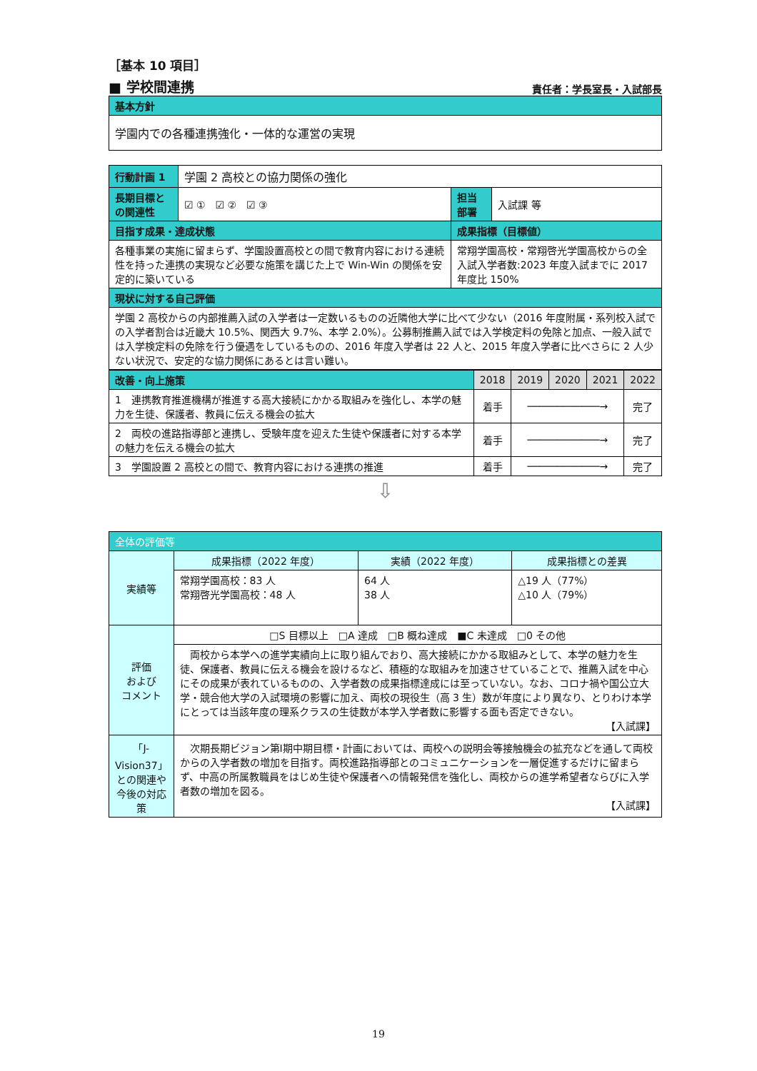［基本 10 項目］
■ 学校間連携 責任者：学長室長・入試部長
| 基本方針 |
| 学園内での各種連携強化・一体的な運営の実現 |
| 行動計画 1 | 学園 2 高校との協力関係の強化 | | | |
| 長期目標との関連性 | ☑ ① ☑ ② ☑ ③ | | 担当部署 | 入試課 等 |
| 目指す成果・達成状態 | | 成果指標（目標値） | | |
| 各種事業の実施に留まらず、学園設置高校との間で教育内容における連続性を持った連携の実現など必要な施策を講じた上で Win-Win の関係を安定的に築いている | | 常翔学園高校・常翔啓光学園高校からの全入試入学者数:2023 年度入試までに 2017 年度比 150% | | |
| 現状に対する自己評価 | | | | |
| 学園 2 高校からの内部推薦入試の入学者は一定数いるものの近隣他大学に比べて少ない（2016 年度附属・系列校入試での入学者割合は近畿大 10.5%、関西大 9.7%、本学 2.0%）。公募制推薦入試では入学検定料の免除と加点、一般入試では入学検定料の免除を行う優遇をしているものの、2016 年度入学者は 22 人と、2015 年度入学者に比べさらに 2 人少ない状況で、安定的な協力関係にあるとは言い難い。 | | | | |
| 改善・向上施策 | 2018 | 2019 | 2020 | 2021 | 2022 |
| --- | --- | --- | --- | --- | --- |
| 1 連携教育推進機構が推進する高大接続にかかる取組みを強化し、本学の魅力を生徒、保護者、教員に伝える機会の拡大 | 着手 | ────────────→ | | | 完了 |
| 2 両校の進路指導部と連携し、受験年度を迎えた生徒や保護者に対する本学の魅力を伝える機会の拡大 | 着手 | ────────────→ | | | 完了 |
| 3 学園設置 2 高校との間で、教育内容における連携の推進 | 着手 | ────────────→ | | | 完了 |
⇩
| 全体の評価等 | | | |
| 実績等 | 成果指標（2022 年度） | 実績（2022 年度） | 成果指標との差異 |
| | 常翔学園高校：83 人 常翔啓光学園高校：48 人 | 64 人 38 人 | △19 人（77%） △10 人（79%） |
| 評価 および コメント | □S 目標以上 □A 達成 □B 概ね達成 ■C 未達成 □0 その他 | | |
| | 両校から本学への進学実績向上に取り組んでおり、高大接続にかかる取組みとして、本学の魅力を生徒、保護者、教員に伝える機会を設けるなど、積極的な取組みを加速させていることで、推薦入試を中心にその成果が表れているものの、入学者数の成果指標達成には至っていない。なお、コロナ禍や国公立大学・競合他大学の入試環境の影響に加え、両校の現役生（高 3 生）数が年度により異なり、とりわけ本学にとっては当該年度の理系クラスの生徒数が本学入学者数に影響する面も否定できない。 【入試課】 | | |
| 「J-Vision37」との関連や今後の対応策 | 次期長期ビジョン第Ⅰ期中期目標・計画においては、両校への説明会等接触機会の拡充などを通して両校からの入学者数の増加を目指す。両校進路指導部とのコミュニケーションを一層促進するだけに留まらず、中高の所属教職員をはじめ生徒や保護者への情報発信を強化し、両校からの進学希望者ならびに入学者数の増加を図る。 【入試課】 | | |
19